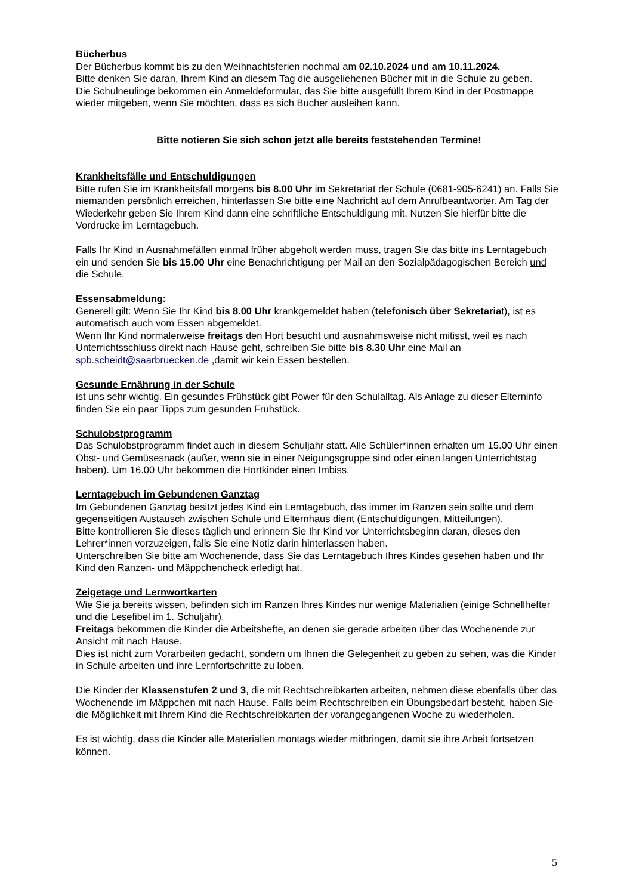Bücherbus
Der Bücherbus kommt bis zu den Weihnachtsferien nochmal am 02.10.2024 und am 10.11.2024.
Bitte denken Sie daran, Ihrem Kind an diesem Tag die ausgeliehenen Bücher mit in die Schule zu geben.
Die Schulneulinge bekommen ein Anmeldeformular, das Sie bitte ausgefüllt Ihrem Kind in der Postmappe wieder mitgeben, wenn Sie möchten, dass es sich Bücher ausleihen kann.
Bitte notieren Sie sich schon jetzt alle bereits feststehenden Termine!
Krankheitsfälle und Entschuldigungen
Bitte rufen Sie im Krankheitsfall morgens bis 8.00 Uhr im Sekretariat der Schule (0681-905-6241) an. Falls Sie niemanden persönlich erreichen, hinterlassen Sie bitte eine Nachricht auf dem Anrufbeantworter. Am Tag der Wiederkehr geben Sie Ihrem Kind dann eine schriftliche Entschuldigung mit. Nutzen Sie hierfür bitte die Vordrucke im Lerntagebuch.
Falls Ihr Kind in Ausnahmefällen einmal früher abgeholt werden muss, tragen Sie das bitte ins Lerntagebuch ein und senden Sie bis 15.00 Uhr eine Benachrichtigung per Mail an den Sozialpädagogischen Bereich und die Schule.
Essensabmeldung:
Generell gilt: Wenn Sie Ihr Kind bis 8.00 Uhr krankgemeldet haben (telefonisch über Sekretariat), ist es automatisch auch vom Essen abgemeldet.
Wenn Ihr Kind normalerweise freitags den Hort besucht und ausnahmsweise nicht mitisst, weil es nach Unterrichtsschluss direkt nach Hause geht, schreiben Sie bitte bis 8.30 Uhr eine Mail an spb.scheidt@saarbruecken.de ,damit wir kein Essen bestellen.
Gesunde Ernährung in der Schule
ist uns sehr wichtig. Ein gesundes Frühstück gibt Power für den Schulalltag. Als Anlage zu dieser Elterninfo finden Sie ein paar Tipps zum gesunden Frühstück.
Schulobstprogramm
Das Schulobstprogramm findet auch in diesem Schuljahr statt. Alle Schüler*innen erhalten um 15.00 Uhr einen Obst- und Gemüsesnack (außer, wenn sie in einer Neigungsgruppe sind oder einen langen Unterrichtstag haben). Um 16.00 Uhr bekommen die Hortkinder einen Imbiss.
Lerntagebuch im Gebundenen Ganztag
Im Gebundenen Ganztag besitzt jedes Kind ein Lerntagebuch, das immer im Ranzen sein sollte und dem gegenseitigen Austausch zwischen Schule und Elternhaus dient (Entschuldigungen, Mitteilungen).
Bitte kontrollieren Sie dieses täglich und erinnern Sie Ihr Kind vor Unterrichtsbeginn daran, dieses den Lehrer*innen vorzuzeigen, falls Sie eine Notiz darin hinterlassen haben.
Unterschreiben Sie bitte am Wochenende, dass Sie das Lerntagebuch Ihres Kindes gesehen haben und Ihr Kind den Ranzen- und Mäppchencheck erledigt hat.
Zeigetage und Lernwortkarten
Wie Sie ja bereits wissen, befinden sich im Ranzen Ihres Kindes nur wenige Materialien (einige Schnellhefter und die Lesefibel im 1. Schuljahr).
Freitags bekommen die Kinder die Arbeitshefte, an denen sie gerade arbeiten über das Wochenende zur Ansicht mit nach Hause.
Dies ist nicht zum Vorarbeiten gedacht, sondern um Ihnen die Gelegenheit zu geben zu sehen, was die Kinder in Schule arbeiten und ihre Lernfortschritte zu loben.
Die Kinder der Klassenstufen 2 und 3, die mit Rechtschreibkarten arbeiten, nehmen diese ebenfalls über das Wochenende im Mäppchen mit nach Hause. Falls beim Rechtschreiben ein Übungsbedarf besteht, haben Sie die Möglichkeit mit Ihrem Kind die Rechtschreibkarten der vorangegangenen Woche zu wiederholen.
Es ist wichtig, dass die Kinder alle Materialien montags wieder mitbringen, damit sie ihre Arbeit fortsetzen können.
5